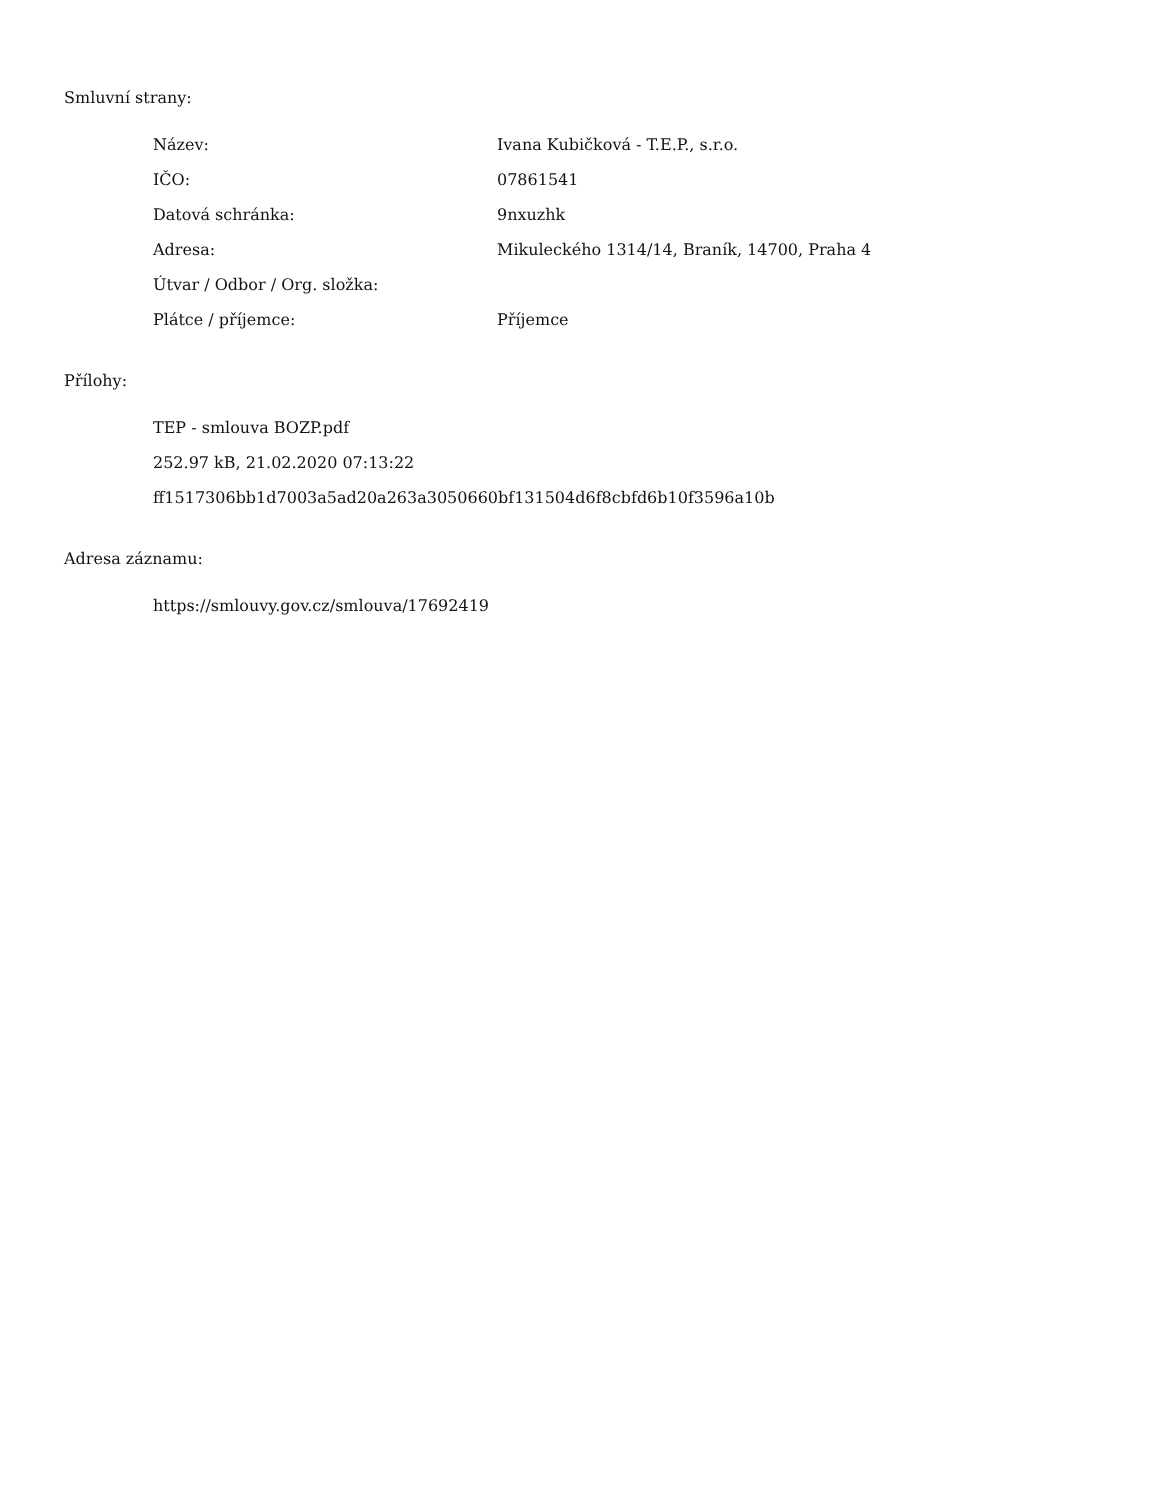Smluvní strany:
| Název: | Ivana Kubičková - T.E.P., s.r.o. |
| IČO: | 07861541 |
| Datová schránka: | 9nxuzhk |
| Adresa: | Mikuleckého 1314/14, Braník, 14700, Praha 4 |
| Útvar / Odbor / Org. složka: | |
| Plátce / příjemce: | Příjemce |
Přílohy:
TEP - smlouva BOZP.pdf
252.97 kB, 21.02.2020 07:13:22
ff1517306bb1d7003a5ad20a263a3050660bf131504d6f8cbfd6b10f3596a10b
Adresa záznamu:
https://smlouvy.gov.cz/smlouva/17692419